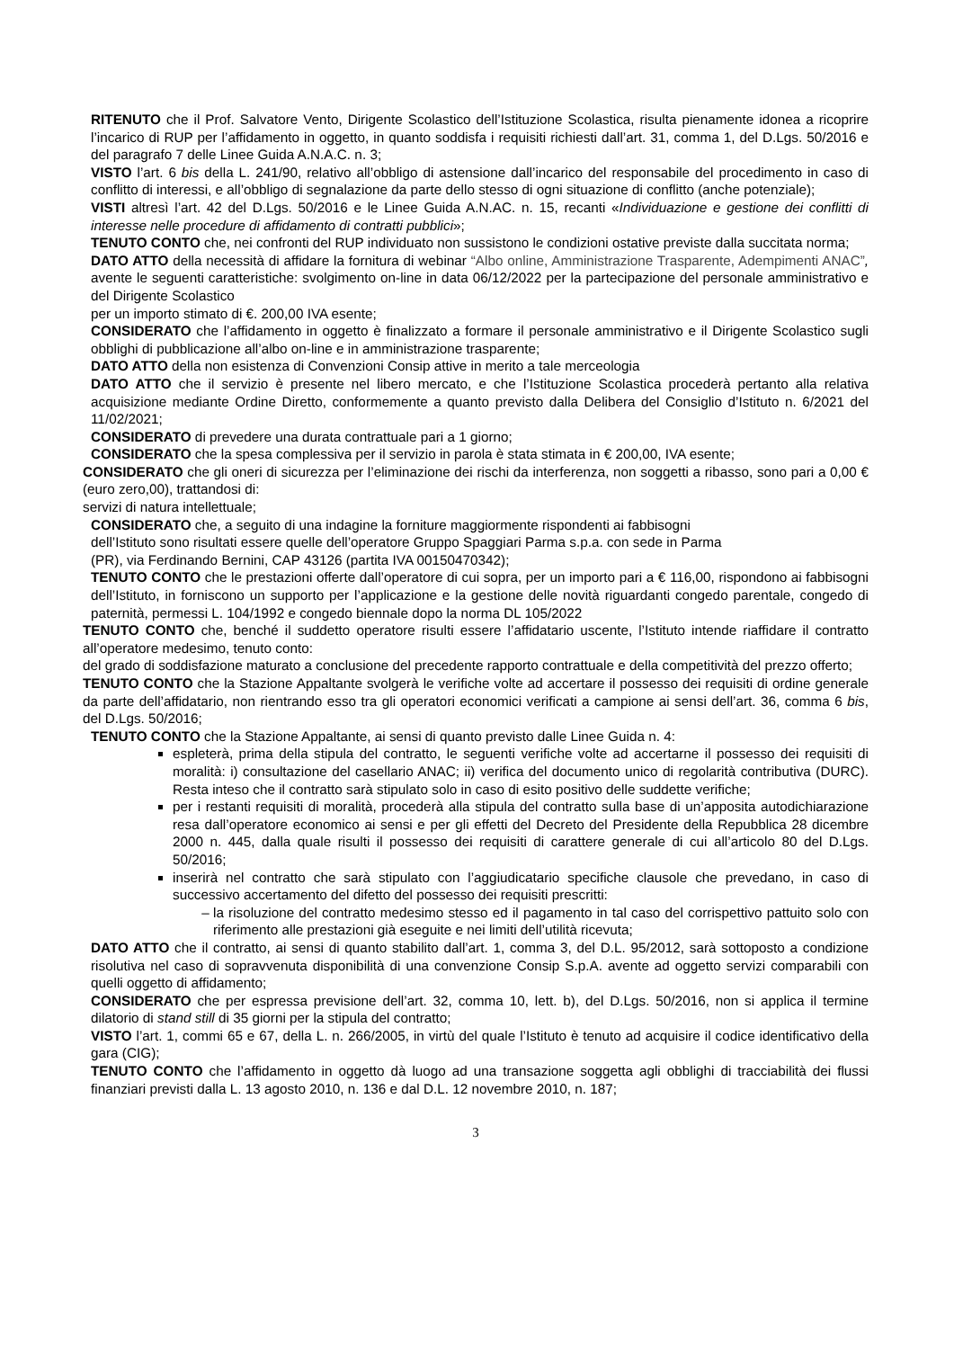RITENUTO che il Prof. Salvatore Vento, Dirigente Scolastico dell’Istituzione Scolastica, risulta pienamente idonea a ricoprire l’incarico di RUP per l’affidamento in oggetto, in quanto soddisfa i requisiti richiesti dall’art. 31, comma 1, del D.Lgs. 50/2016 e del paragrafo 7 delle Linee Guida A.N.A.C. n. 3;
VISTO l’art. 6 bis della L. 241/90, relativo all’obbligo di astensione dall’incarico del responsabile del procedimento in caso di conflitto di interessi, e all’obbligo di segnalazione da parte dello stesso di ogni situazione di conflitto (anche potenziale);
VISTI altresì l’art. 42 del D.Lgs. 50/2016 e le Linee Guida A.N.AC. n. 15, recanti «Individuazione e gestione dei conflitti di interesse nelle procedure di affidamento di contratti pubblici»;
TENUTO CONTO che, nei confronti del RUP individuato non sussistono le condizioni ostative previste dalla succitata norma;
DATO ATTO della necessità di affidare la fornitura di webinar “Albo online, Amministrazione Trasparente, Adempimenti ANAC”, avente le seguenti caratteristiche: svolgimento on-line in data 06/12/2022 per la partecipazione del personale amministrativo e del Dirigente Scolastico
per un importo stimato di €. 200,00 IVA esente;
CONSIDERATO che l’affidamento in oggetto è finalizzato a formare il personale amministrativo e il Dirigente Scolastico sugli obblighi di pubblicazione all’albo on-line e in amministrazione trasparente;
DATO ATTO della non esistenza di Convenzioni Consip attive in merito a tale merceologia
DATO ATTO che il servizio è presente nel libero mercato, e che l’Istituzione Scolastica procederà pertanto alla relativa acquisizione mediante Ordine Diretto, conformemente a quanto previsto dalla Delibera del Consiglio d’Istituto n. 6/2021 del 11/02/2021;
CONSIDERATO di prevedere una durata contrattuale pari a 1 giorno;
CONSIDERATO che la spesa complessiva per il servizio in parola è stata stimata in € 200,00, IVA esente;
CONSIDERATO che gli oneri di sicurezza per l’eliminazione dei rischi da interferenza, non soggetti a ribasso, sono pari a 0,00 € (euro zero,00), trattandosi di:
servizi di natura intellettuale;
CONSIDERATO che, a seguito di una indagine la forniture maggiormente rispondenti ai fabbisogni
dell’Istituto sono risultati essere quelle dell’operatore Gruppo Spaggiari Parma s.p.a. con sede in Parma
(PR), via Ferdinando Bernini, CAP 43126 (partita IVA 00150470342);
TENUTO CONTO che le prestazioni offerte dall’operatore di cui sopra, per un importo pari a € 116,00, rispondono ai fabbisogni dell’Istituto, in forniscono un supporto per l’applicazione e la gestione delle novità riguardanti congedo parentale, congedo di paternità, permessi L. 104/1992 e congedo biennale dopo la norma DL 105/2022
TENUTO CONTO che, benché il suddetto operatore risulti essere l’affidatario uscente, l’Istituto intende riaffidare il contratto all’operatore medesimo, tenuto conto:
del grado di soddisfazione maturato a conclusione del precedente rapporto contrattuale e della competitività del prezzo offerto;
TENUTO CONTO che la Stazione Appaltante svolgerà le verifiche volte ad accertare il possesso dei requisiti di ordine generale da parte dell’affidatario, non rientrando esso tra gli operatori economici verificati a campione ai sensi dell’art. 36, comma 6 bis, del D.Lgs. 50/2016;
TENUTO CONTO che la Stazione Appaltante, ai sensi di quanto previsto dalle Linee Guida n. 4:
espleterà, prima della stipula del contratto, le seguenti verifiche volte ad accertarne il possesso dei requisiti di moralità: i) consultazione del casellario ANAC; ii) verifica del documento unico di regolarità contributiva (DURC). Resta inteso che il contratto sarà stipulato solo in caso di esito positivo delle suddette verifiche;
per i restanti requisiti di moralità, procederà alla stipula del contratto sulla base di un’apposita autodichiarazione resa dall’operatore economico ai sensi e per gli effetti del Decreto del Presidente della Repubblica 28 dicembre 2000 n. 445, dalla quale risulti il possesso dei requisiti di carattere generale di cui all’articolo 80 del D.Lgs. 50/2016;
inserirà nel contratto che sarà stipulato con l’aggiudicatario specifiche clausole che prevedano, in caso di successivo accertamento del difetto del possesso dei requisiti prescritti:
la risoluzione del contratto medesimo stesso ed il pagamento in tal caso del corrispettivo pattuito solo con riferimento alle prestazioni già eseguite e nei limiti dell’utilità ricevuta;
DATO ATTO che il contratto, ai sensi di quanto stabilito dall’art. 1, comma 3, del D.L. 95/2012, sarà sottoposto a condizione risolutiva nel caso di sopravvenuta disponibilità di una convenzione Consip S.p.A. avente ad oggetto servizi comparabili con quelli oggetto di affidamento;
CONSIDERATO che per espressa previsione dell’art. 32, comma 10, lett. b), del D.Lgs. 50/2016, non si applica il termine dilatorio di stand still di 35 giorni per la stipula del contratto;
VISTO l’art. 1, commi 65 e 67, della L. n. 266/2005, in virtù del quale l’Istituto è tenuto ad acquisire il codice identificativo della gara (CIG);
TENUTO CONTO che l’affidamento in oggetto dà luogo ad una transazione soggetta agli obblighi di tracciabilità dei flussi finanziari previsti dalla L. 13 agosto 2010, n. 136 e dal D.L. 12 novembre 2010, n. 187;
3